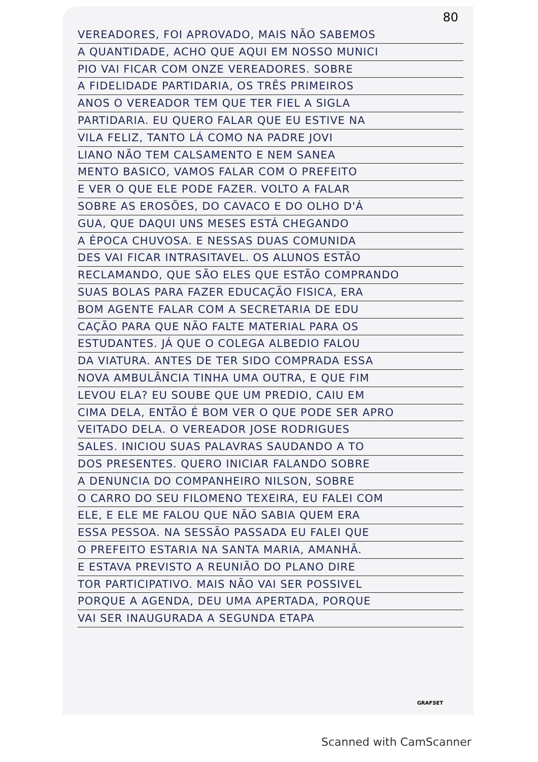80
VEREADORES, FOI APROVADO, MAIS NÃO SABEMOS
A QUANTIDADE, ACHO QUE AQUI EM NOSSO MUNICI
PIO VAI FICAR COM ONZE VEREADORES. SOBRE
A FIDELIDADE PARTIDARIA, OS TRÊS PRIMEIROS
ANOS O VEREADOR TEM QUE TER FIEL A SIGLA
PARTIDARIA. EU QUERO FALAR QUE EU ESTIVE NA
VILA FELIZ, TANTO LÁ COMO NA PADRE JOVI
LIANO NÃO TEM CALSAMENTO E NEM SANEA
MENTO BASICO, VAMOS FALAR COM O PREFEITO
E VER O QUE ELE PODE FAZER. VOLTO A FALAR
SOBRE AS EROSÕES, DO CAVACO E DO OLHO D'Á
GUA, QUE DAQUI UNS MESES ESTÁ CHEGANDO
A ÉPOCA CHUVOSA. E NESSAS DUAS COMUNIDA
DES VAI FICAR INTRASITAVEL. OS ALUNOS ESTÃO
RECLAMANDO, QUE SÃO ELES QUE ESTÃO COMPRANDO
SUAS BOLAS PARA FAZER EDUCAÇÃO FISICA, ERA
BOM AGENTE FALAR COM A SECRETARIA DE EDU
CAÇÃO PARA QUE NÃO FALTE MATERIAL PARA OS
ESTUDANTES. JÁ QUE O COLEGA ALBEDIO FALOU
DA VIATURA. ANTES DE TER SIDO COMPRADA ESSA
NOVA AMBULÂNCIA TINHA UMA OUTRA, E QUE FIM
LEVOU ELA? EU SOUBE QUE UM PREDIO, CAIU EM
CIMA DELA, ENTÃO É BOM VER O QUE PODE SER APRO
VEITADO DELA. O VEREADOR JOSE RODRIGUES
SALES. INICIOU SUAS PALAVRAS SAUDANDO A TO
DOS PRESENTES. QUERO INICIAR FALANDO SOBRE
A DENUNCIA DO COMPANHEIRO NILSON, SOBRE
O CARRO DO SEU FILOMENO TEXEIRA, EU FALEI COM
ELE, E ELE ME FALOU QUE NÃO SABIA QUEM ERA
ESSA PESSOA. NA SESSÃO PASSADA EU FALEI QUE
O PREFEITO ESTARIA NA SANTA MARIA, AMANHÃ.
E ESTAVA PREVISTO A REUNIÃO DO PLANO DIRE
TOR PARTICIPATIVO. MAIS NÃO VAI SER POSSIVEL
PORQUE A AGENDA, DEU UMA APERTADA, PORQUE
VAI SER INAUGURADA A SEGUNDA ETAPA
GRAFSET
Scanned with CamScanner